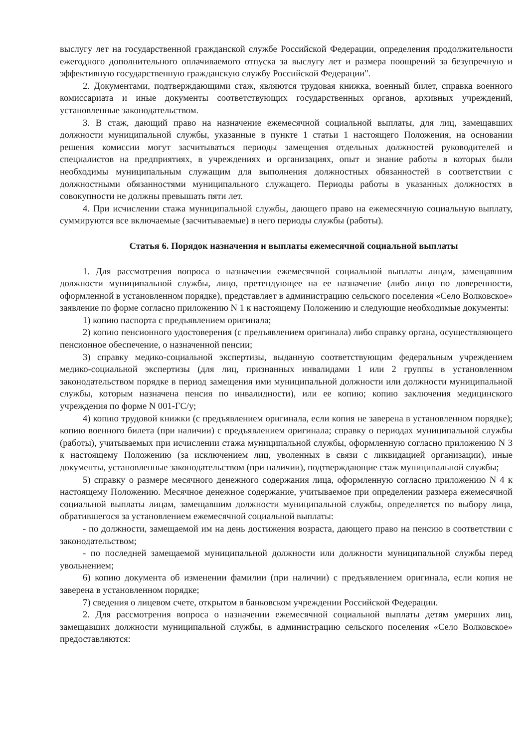выслугу лет на государственной гражданской службе Российской Федерации, определения продолжительности ежегодного дополнительного оплачиваемого отпуска за выслугу лет и размера поощрений за безупречную и эффективную государственную гражданскую службу Российской Федерации".
2. Документами, подтверждающими стаж, являются трудовая книжка, военный билет, справка военного комиссариата и иные документы соответствующих государственных органов, архивных учреждений, установленные законодательством.
3. В стаж, дающий право на назначение ежемесячной социальной выплаты, для лиц, замещавших должности муниципальной службы, указанные в пункте 1 статьи 1 настоящего Положения, на основании решения комиссии могут засчитываться периоды замещения отдельных должностей руководителей и специалистов на предприятиях, в учреждениях и организациях, опыт и знание работы в которых были необходимы муниципальным служащим для выполнения должностных обязанностей в соответствии с должностными обязанностями муниципального служащего. Периоды работы в указанных должностях в совокупности не должны превышать пяти лет.
4. При исчислении стажа муниципальной службы, дающего право на ежемесячную социальную выплату, суммируются все включаемые (засчитываемые) в него периоды службы (работы).
Статья 6. Порядок назначения и выплаты ежемесячной социальной выплаты
1. Для рассмотрения вопроса о назначении ежемесячной социальной выплаты лицам, замещавшим должности муниципальной службы, лицо, претендующее на ее назначение (либо лицо по доверенности, оформленной в установленном порядке), представляет в администрацию сельского поселения «Село Волковское» заявление по форме согласно приложению N 1 к настоящему Положению и следующие необходимые документы:
1) копию паспорта с предъявлением оригинала;
2) копию пенсионного удостоверения (с предъявлением оригинала) либо справку органа, осуществляющего пенсионное обеспечение, о назначенной пенсии;
3) справку медико-социальной экспертизы, выданную соответствующим федеральным учреждением медико-социальной экспертизы (для лиц, признанных инвалидами 1 или 2 группы в установленном законодательством порядке в период замещения ими муниципальной должности или должности муниципальной службы, которым назначена пенсия по инвалидности), или ее копию; копию заключения медицинского учреждения по форме N 001-ГС/у;
4) копию трудовой книжки (с предъявлением оригинала, если копия не заверена в установленном порядке); копию военного билета (при наличии) с предъявлением оригинала; справку о периодах муниципальной службы (работы), учитываемых при исчислении стажа муниципальной службы, оформленную согласно приложению N 3 к настоящему Положению (за исключением лиц, уволенных в связи с ликвидацией организации), иные документы, установленные законодательством (при наличии), подтверждающие стаж муниципальной службы;
5) справку о размере месячного денежного содержания лица, оформленную согласно приложению N 4 к настоящему Положению. Месячное денежное содержание, учитываемое при определении размера ежемесячной социальной выплаты лицам, замещавшим должности муниципальной службы, определяется по выбору лица, обратившегося за установлением ежемесячной социальной выплаты:
- по должности, замещаемой им на день достижения возраста, дающего право на пенсию в соответствии с законодательством;
- по последней замещаемой муниципальной должности или должности муниципальной службы перед увольнением;
6) копию документа об изменении фамилии (при наличии) с предъявлением оригинала, если копия не заверена в установленном порядке;
7) сведения о лицевом счете, открытом в банковском учреждении Российской Федерации.
2. Для рассмотрения вопроса о назначении ежемесячной социальной выплаты детям умерших лиц, замещавших должности муниципальной службы, в администрацию сельского поселения «Село Волковское» предоставляются: